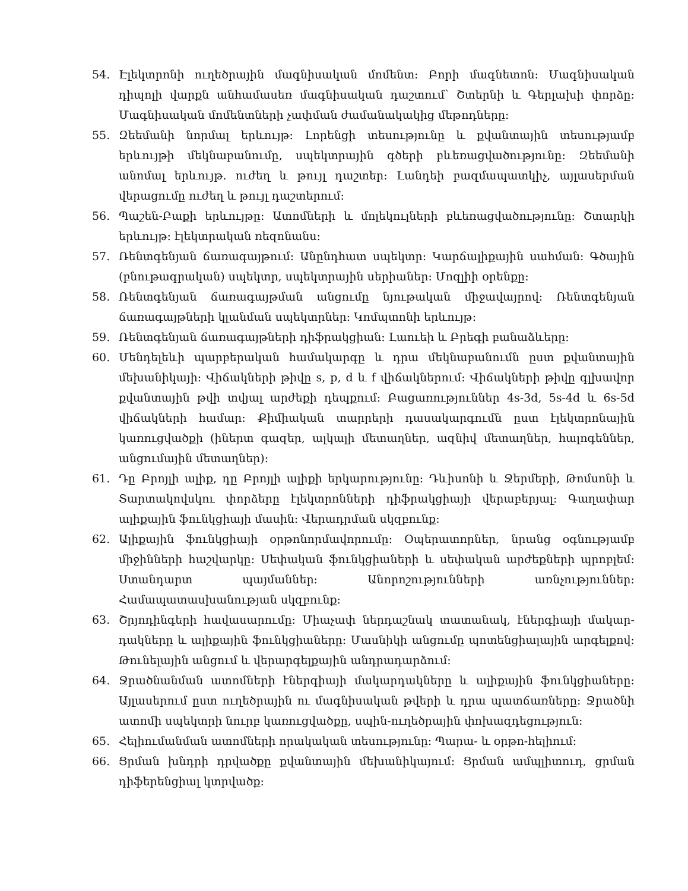54. Էլեկտրոնի ուղեծրային մագնիսական մոմենտ: Բորի մագնետոն: Մագնիսական դիպոլի վարքն անհամասեռ մագնիսական դաշտում՝ Շտերնի և Գերլախի փորձը: Մագնիսական մոմենտների չափման ժամանակակից մեթոդները:
55. Զեեմանի նորմալ երևույթ: Լորենցի տեսությունը և քվանտային տեսությամբ երևույթի մեկնաբանումը, սպեկտրային գծերի բևեռացվածությունը: Զեեմանի անոմալ երևույթ. ուժեղ և թույլ դաշտեր: Լանդեի բազմապատկիչ, այլասերման վերացումը ուժեղ և թույլ դաշտերում:
56. Պաշեն-Բաքի երևույթը: Ատոմների և մոլեկուլների բևեռացվածությունը: Շտարկի երևույթ: էլեկտրական ռեզոնանս:
57. Ռենտգենյան ճառագայթում: Անընդհատ սպեկտր: Կարճալիքային սահման: Գծային (բնութագրական) սպեկտր, սպեկտրային սերիաներ: Մոզլիի օրենքը:
58. Ռենտգենյան ճառագայթման անցումը նյութական միջավայրով: Ռենտգենյան ճառագայթների կլանման սպեկտրներ: Կոմպտոնի երևույթ:
59. Ռենտգենյան ճառագայթների դիֆրակցիան: Լաուեի և Բրեգի բանաձևերը:
60. Մենդելեևի պարբերական համակարգը և դրա մեկնաբանումն ըստ քվանտային մեխանիկայի: Վիճակների թիվը s, p, d և f վիճակներում: Վիճակների թիվը գլխավոր քվանտային թվի տվյալ արժեքի դեպքում: Բացառություններ 4s-3d, 5s-4d և 6s-5d վիճակների համար: Քիմիական տարրերի դասակարգումն ըստ էլեկտրոնային կառուցվածքի (իներտ գազեր, ալկալի մետաղներ, ազնիվ մետաղներ, հալոգեններ, անցումային մետաղներ):
61. Դը Բրոյլի ալիք, դը Բրոյլի ալիքի երկարությունը: Դևիսոնի և Ջերմերի, Թոմսոնի և Տարտակովսկու փորձերը էլեկտրոնների դիֆրակցիայի վերաբերյալ: Գաղափար ալիքային ֆունկցիայի մասին: Վերադրման սկզբունք:
62. Ալիքային ֆունկցիայի օրթոնորմավորումը: Օպերատորներ, նրանց օգնությամբ միջինների հաշվարկը: Սեփական ֆունկցիաների և սեփական արժեքների պրոբլեմ: Ստանդարտ պայմաններ: Անորոշությունների առնչություններ: Համապատասխանության սկզբունք:
63. Շրյոդինգերի հավասարումը: Միաչափ ներդաշնակ տատանակ, էներգիայի մակար-դակները և ալիքային ֆունկցիաները: Մասնիկի անցումը պոտենցիալային արգելքով: Թունելային անցում և վերարգելքային անդրադարձում:
64. Ջրածնանման ատոմների էներգիայի մակարդակները և ալիքային ֆունկցիաները: Այլասերում ըստ ուղեծրային ու մագնիսական թվերի և դրա պատճառները: Ջրածնի ատոմի սպեկտրի նուրբ կառուցվածքը, սպին-ուղեծրային փոխազդեցություն:
65. Հելիումանման ատոմների որակական տեսությունը: Պարա- և օրթո-հելիում:
66. Ցրման խնդրի դրվածքը քվանտային մեխանիկայում: Ցրման ամպլիտուդ, ցրման դիֆերենցիալ կտրվածք: